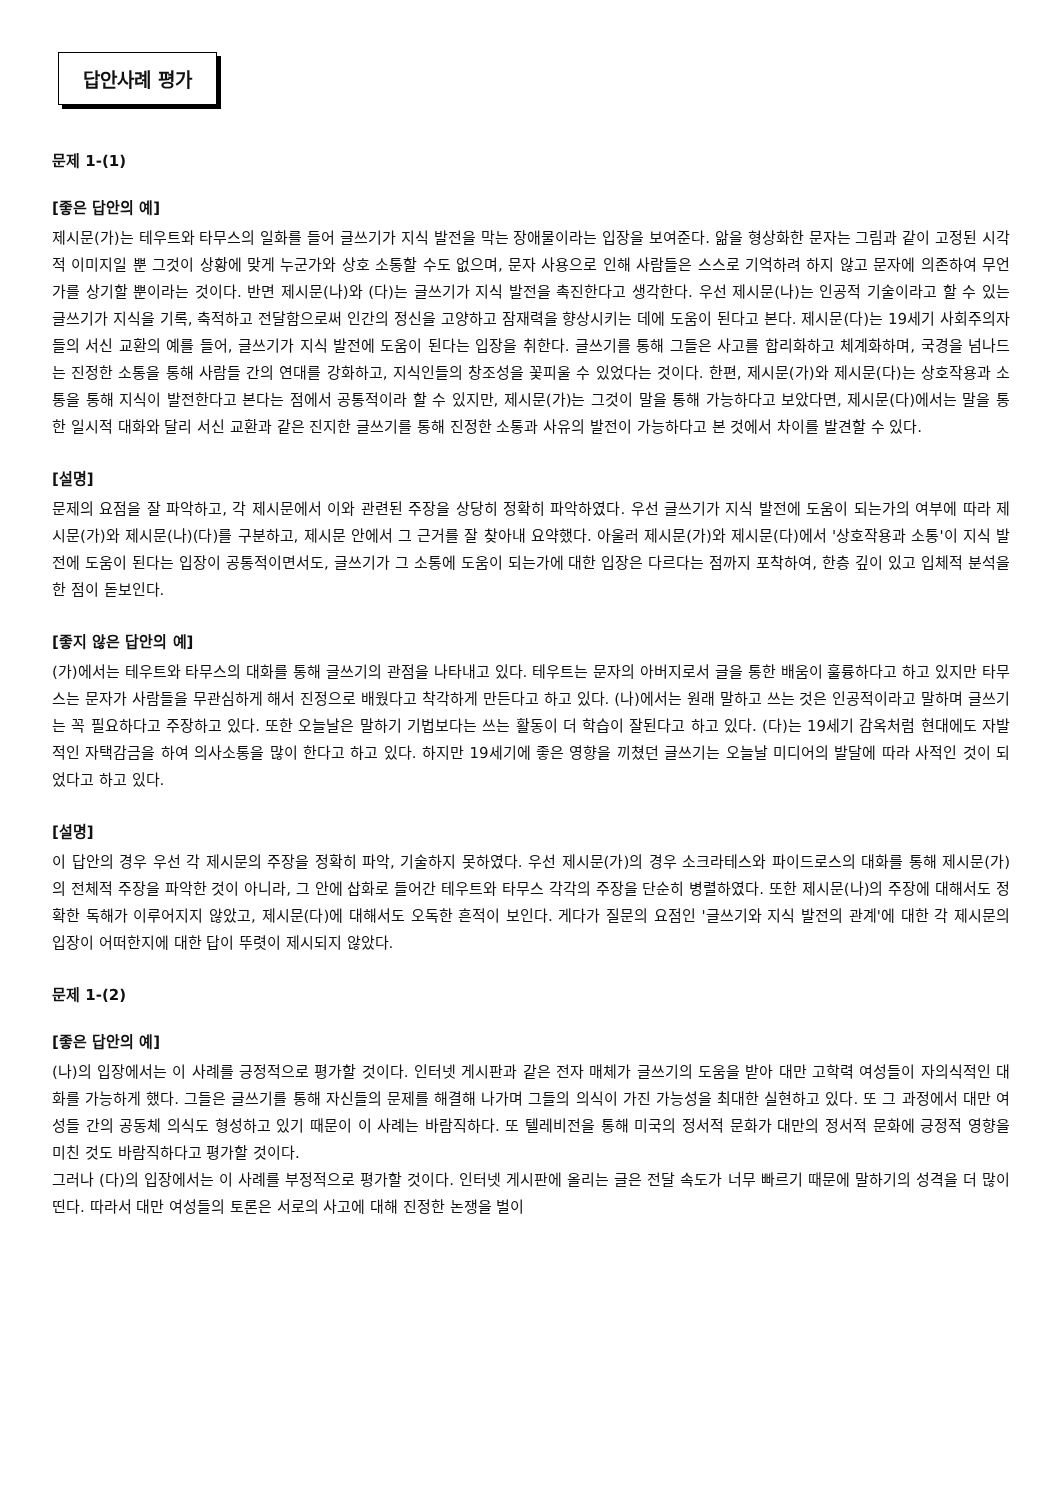답안사례 평가
문제 1-(1)
[좋은 답안의 예]
제시문(가)는 테우트와 타무스의 일화를 들어 글쓰기가 지식 발전을 막는 장애물이라는 입장을 보여준다. 앎을 형상화한 문자는 그림과 같이 고정된 시각적 이미지일 뿐 그것이 상황에 맞게 누군가와 상호 소통할 수도 없으며, 문자 사용으로 인해 사람들은 스스로 기억하려 하지 않고 문자에 의존하여 무언가를 상기할 뿐이라는 것이다. 반면 제시문(나)와 (다)는 글쓰기가 지식 발전을 촉진한다고 생각한다. 우선 제시문(나)는 인공적 기술이라고 할 수 있는 글쓰기가 지식을 기록, 축적하고 전달함으로써 인간의 정신을 고양하고 잠재력을 향상시키는 데에 도움이 된다고 본다. 제시문(다)는 19세기 사회주의자들의 서신 교환의 예를 들어, 글쓰기가 지식 발전에 도움이 된다는 입장을 취한다. 글쓰기를 통해 그들은 사고를 합리화하고 체계화하며, 국경을 넘나드는 진정한 소통을 통해 사람들 간의 연대를 강화하고, 지식인들의 창조성을 꽃피울 수 있었다는 것이다. 한편, 제시문(가)와 제시문(다)는 상호작용과 소통을 통해 지식이 발전한다고 본다는 점에서 공통적이라 할 수 있지만, 제시문(가)는 그것이 말을 통해 가능하다고 보았다면, 제시문(다)에서는 말을 통한 일시적 대화와 달리 서신 교환과 같은 진지한 글쓰기를 통해 진정한 소통과 사유의 발전이 가능하다고 본 것에서 차이를 발견할 수 있다.
[설명]
문제의 요점을 잘 파악하고, 각 제시문에서 이와 관련된 주장을 상당히 정확히 파악하였다. 우선 글쓰기가 지식 발전에 도움이 되는가의 여부에 따라 제시문(가)와 제시문(나)(다)를 구분하고, 제시문 안에서 그 근거를 잘 찾아내 요약했다. 아울러 제시문(가)와 제시문(다)에서 '상호작용과 소통'이 지식 발전에 도움이 된다는 입장이 공통적이면서도, 글쓰기가 그 소통에 도움이 되는가에 대한 입장은 다르다는 점까지 포착하여, 한층 깊이 있고 입체적 분석을 한 점이 돋보인다.
[좋지 않은 답안의 예]
(가)에서는 테우트와 타무스의 대화를 통해 글쓰기의 관점을 나타내고 있다. 테우트는 문자의 아버지로서 글을 통한 배움이 훌륭하다고 하고 있지만 타무스는 문자가 사람들을 무관심하게 해서 진정으로 배웠다고 착각하게 만든다고 하고 있다. (나)에서는 원래 말하고 쓰는 것은 인공적이라고 말하며 글쓰기는 꼭 필요하다고 주장하고 있다. 또한 오늘날은 말하기 기법보다는 쓰는 활동이 더 학습이 잘된다고 하고 있다. (다)는 19세기 감옥처럼 현대에도 자발적인 자택감금을 하여 의사소통을 많이 한다고 하고 있다. 하지만 19세기에 좋은 영향을 끼쳤던 글쓰기는 오늘날 미디어의 발달에 따라 사적인 것이 되었다고 하고 있다.
[설명]
이 답안의 경우 우선 각 제시문의 주장을 정확히 파악, 기술하지 못하였다. 우선 제시문(가)의 경우 소크라테스와 파이드로스의 대화를 통해 제시문(가)의 전체적 주장을 파악한 것이 아니라, 그 안에 삽화로 들어간 테우트와 타무스 각각의 주장을 단순히 병렬하였다. 또한 제시문(나)의 주장에 대해서도 정확한 독해가 이루어지지 않았고, 제시문(다)에 대해서도 오독한 흔적이 보인다. 게다가 질문의 요점인 '글쓰기와 지식 발전의 관계'에 대한 각 제시문의 입장이 어떠한지에 대한 답이 뚜렷이 제시되지 않았다.
문제 1-(2)
[좋은 답안의 예]
(나)의 입장에서는 이 사례를 긍정적으로 평가할 것이다. 인터넷 게시판과 같은 전자 매체가 글쓰기의 도움을 받아 대만 고학력 여성들이 자의식적인 대화를 가능하게 했다. 그들은 글쓰기를 통해 자신들의 문제를 해결해 나가며 그들의 의식이 가진 가능성을 최대한 실현하고 있다. 또 그 과정에서 대만 여성들 간의 공동체 의식도 형성하고 있기 때문이 이 사례는 바람직하다. 또 텔레비전을 통해 미국의 정서적 문화가 대만의 정서적 문화에 긍정적 영향을 미친 것도 바람직하다고 평가할 것이다.
그러나 (다)의 입장에서는 이 사례를 부정적으로 평가할 것이다. 인터넷 게시판에 올리는 글은 전달 속도가 너무 빠르기 때문에 말하기의 성격을 더 많이 띤다. 따라서 대만 여성들의 토론은 서로의 사고에 대해 진정한 논쟁을 벌이